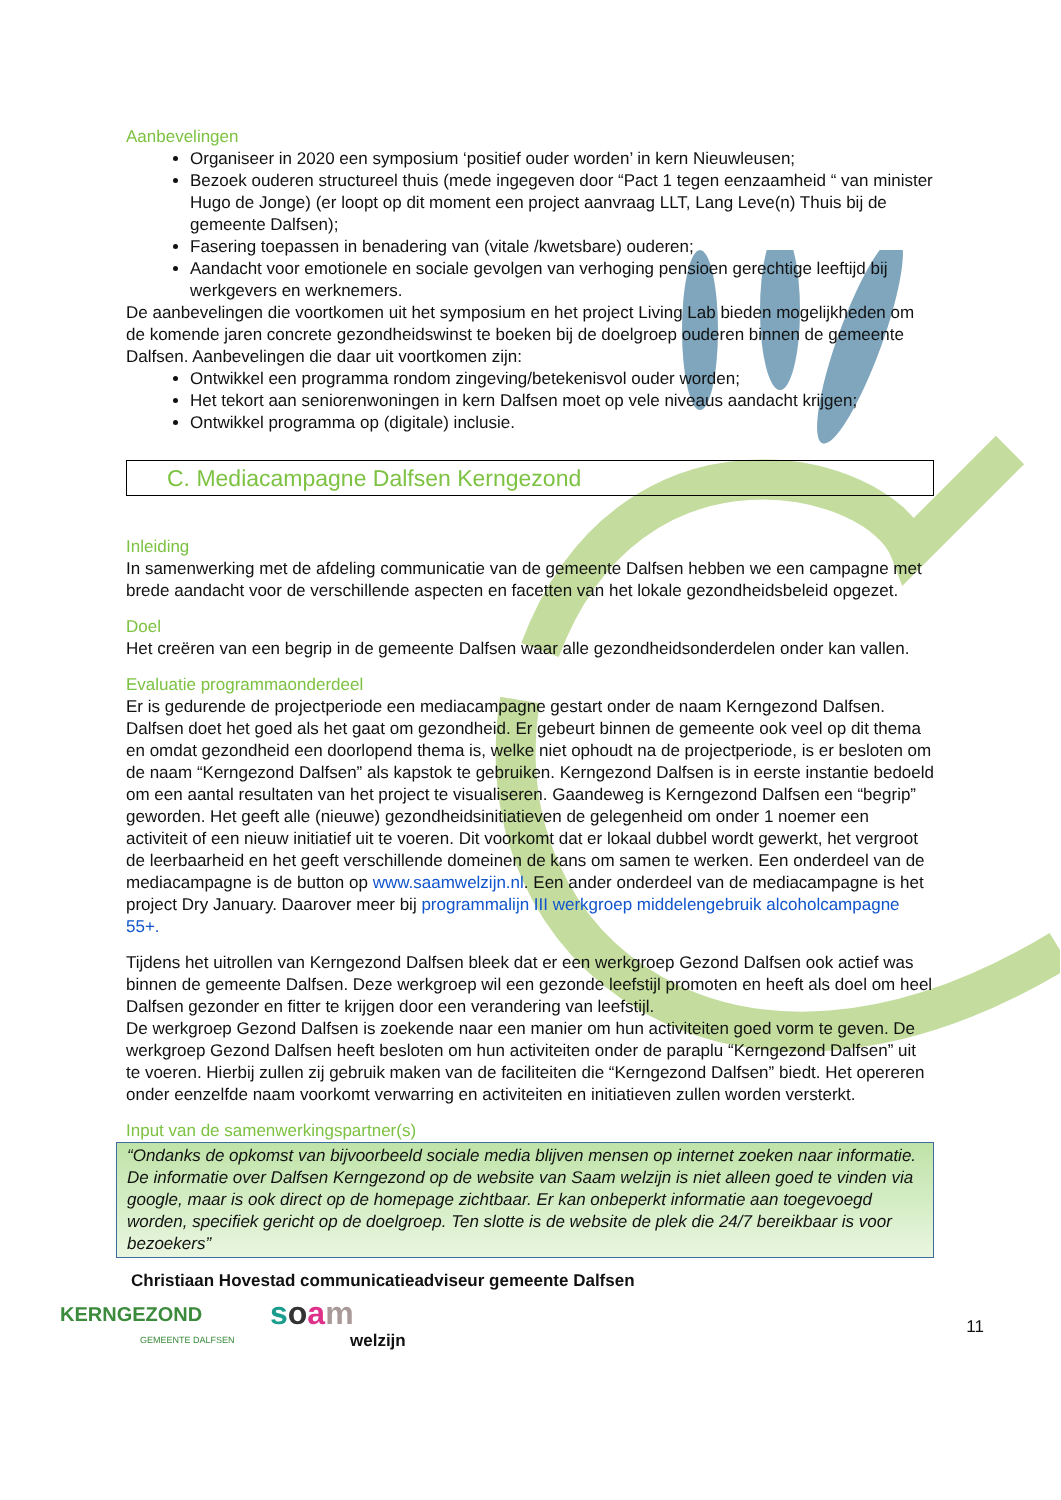Aanbevelingen
Organiseer in 2020 een symposium ‘positief ouder worden’ in kern Nieuwleusen;
Bezoek ouderen structureel thuis (mede ingegeven door “Pact 1 tegen eenzaamheid “ van minister Hugo de Jonge) (er loopt op dit moment een project aanvraag LLT, Lang Leve(n) Thuis bij de gemeente Dalfsen);
Fasering toepassen in benadering van (vitale /kwetsbare) ouderen;
Aandacht voor emotionele en sociale gevolgen van verhoging pensioen gerechtige leeftijd bij werkgevers en werknemers.
De aanbevelingen die voortkomen uit het symposium en het project Living Lab bieden mogelijkheden om de komende jaren concrete gezondheidswinst te boeken bij de doelgroep ouderen binnen de gemeente Dalfsen. Aanbevelingen die daar uit voortkomen zijn:
Ontwikkel een programma rondom zingeving/betekenisvol ouder worden;
Het tekort aan seniorenwoningen in kern Dalfsen moet op vele niveaus aandacht krijgen;
Ontwikkel programma op (digitale) inclusie.
C. Mediacampagne Dalfsen Kerngezond
Inleiding
In samenwerking met de afdeling communicatie van de gemeente Dalfsen hebben we een campagne met brede aandacht voor de verschillende aspecten en facetten van het lokale gezondheidsbeleid opgezet.
Doel
Het creëren van een begrip in de gemeente Dalfsen waar alle gezondheidsonderdelen onder kan vallen.
Evaluatie programmaonderdeel
Er is gedurende de projectperiode een mediacampagne gestart onder de naam Kerngezond Dalfsen. Dalfsen doet het goed als het gaat om gezondheid. Er gebeurt binnen de gemeente ook veel op dit thema en omdat gezondheid een doorlopend thema is, welke niet ophoudt na de projectperiode, is er besloten om de naam “Kerngezond Dalfsen” als kapstok te gebruiken. Kerngezond Dalfsen is in eerste instantie bedoeld om een aantal resultaten van het project te visualiseren. Gaandeweg is Kerngezond Dalfsen een “begrip” geworden. Het geeft alle (nieuwe) gezondheidsinitiatieven de gelegenheid om onder 1 noemer een activiteit of een nieuw initiatief uit te voeren. Dit voorkomt dat er lokaal dubbel wordt gewerkt, het vergroot de leerbaarheid en het geeft verschillende domeinen de kans om samen te werken. Een onderdeel van de mediacampagne is de button op www.saamwelzijn.nl. Een ander onderdeel van de mediacampagne is het project Dry January. Daarover meer bij programmalijn III werkgroep middelengebruik alcoholcampagne 55+.
Tijdens het uitrollen van Kerngezond Dalfsen bleek dat er een werkgroep Gezond Dalfsen ook actief was binnen de gemeente Dalfsen. Deze werkgroep wil een gezonde leefstijl promoten en heeft als doel om heel Dalfsen gezonder en fitter te krijgen door een verandering van leefstijl.
De werkgroep Gezond Dalfsen is zoekende naar een manier om hun activiteiten goed vorm te geven. De werkgroep Gezond Dalfsen heeft besloten om hun activiteiten onder de paraplu “Kerngezond Dalfsen” uit te voeren. Hierbij zullen zij gebruik maken van de faciliteiten die “Kerngezond Dalfsen” biedt. Het opereren onder eenzelfde naam voorkomt verwarring en activiteiten en initiatieven zullen worden versterkt.
Input van de samenwerkingspartner(s)
“Ondanks de opkomst van bijvoorbeeld sociale media blijven mensen op internet zoeken naar informatie. De informatie over Dalfsen Kerngezond op de website van Saam welzijn is niet alleen goed te vinden via google, maar is ook direct op de homepage zichtbaar. Er kan onbeperkt informatie aan toegevoegd worden, specifiek gericht op de doelgroep. Ten slotte is de website de plek die 24/7 bereikbaar is voor bezoekers”
Christiaan Hovestad communicatieadviseur gemeente Dalfsen
KERNGEZOND
GEMEENTE DALFSEN
soam
welzijn
11